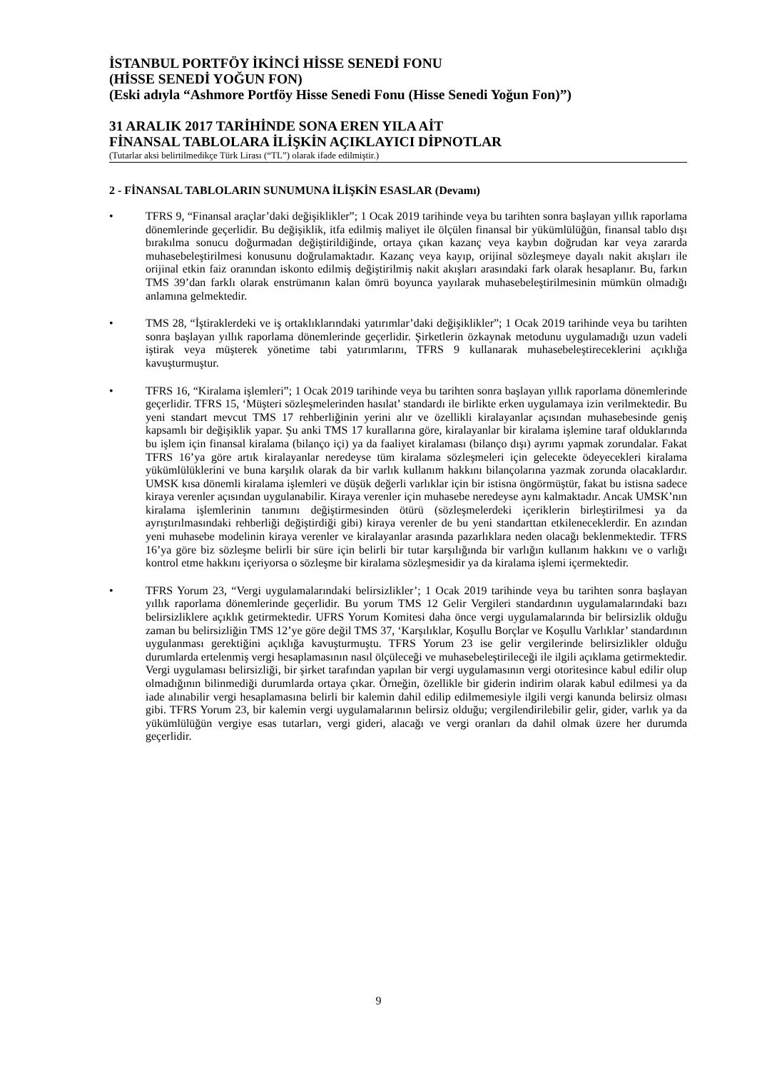İSTANBUL PORTFÖY İKİNCİ HİSSE SENEDİ FONU
(HİSSE SENEDİ YOĞUN FON)
(Eski adıyla “Ashmore Portföy Hisse Senedi Fonu (Hisse Senedi Yoğun Fon)”)
31 ARALIK 2017 TARİHİNDE SONA EREN YILA AİT
FİNANSAL TABLOLARA İLİŞKİN AÇIKLAYICI DİPNOTLAR
(Tutarlar aksi belirtilmedikçe Türk Lirası (“TL”) olarak ifade edilmiştir.)
2 - FİNANSAL TABLOLARIN SUNUMUNA İLİŞKİN ESASLAR (Devamı)
• TFRS 9, “Finansal araçlar’daki değişiklikler”; 1 Ocak 2019 tarihinde veya bu tarihten sonra başlayan yıllık raporlama dönemlerinde geçerlidir. Bu değişiklik, itfa edilmiş maliyet ile ölçülen finansal bir yükümlülüğün, finansal tablo dışı bırakılma sonucu doğurmadan değiştirildiğinde, ortaya çıkan kazanç veya kaybın doğrudan kar veya zararda muhasebeleştirilmesi konusunu doğrulamaktadır. Kazanç veya kayıp, orijinal sözleşmeye dayalı nakit akışları ile orijinal etkin faiz oranından iskonto edilmiş değiştirilmiş nakit akışları arasındaki fark olarak hesaplanır. Bu, farkın TMS 39’dan farklı olarak enstrümanın kalan ömrü boyunca yayılarak muhasebeleştirilmesinin mümkün olmadığı anlamına gelmektedir.
• TMS 28, “İştiraklerdeki ve iş ortaklıklarındaki yatırımlar’daki değişiklikler”; 1 Ocak 2019 tarihinde veya bu tarihten sonra başlayan yıllık raporlama dönemlerinde geçerlidir. Şirketlerin özkaynak metodunu uygulamadığı uzun vadeli iştirak veya müşterek yönetime tabi yatırımlarını, TFRS 9 kullanarak muhasebeleştireceklerini açıklığa kavuşturmuştur.
• TFRS 16, “Kiralama işlemleri”; 1 Ocak 2019 tarihinde veya bu tarihten sonra başlayan yıllık raporlama dönemlerinde geçerlidir. TFRS 15, ‘Müşteri sözleşmelerinden hasılat’ standardı ile birlikte erken uygulamaya izin verilmektedir. Bu yeni standart mevcut TMS 17 rehberliğinin yerini alır ve özellikli kiralayanlar açısından muhasebesinde geniş kapsamlı bir değişiklik yapar. Şu anki TMS 17 kurallarına göre, kiralayanlar bir kiralama işlemine taraf olduklarında bu işlem için finansal kiralama (bilanço içi) ya da faaliyet kiralaması (bilanço dışı) ayrımı yapmak zorundalar. Fakat TFRS 16’ya göre artık kiralayanlar neredeyse tüm kiralama sözleşmeleri için gelecekte ödeyecekleri kiralama yükümlülüklerini ve buna karşılık olarak da bir varlık kullanım hakkını bilançolarına yazmak zorunda olacaklardır. UMSK kısa dönemli kiralama işlemleri ve düşük değerli varlıklar için bir istisna öngörmüştür, fakat bu istisna sadece kiraya verenler açısından uygulanabilir. Kiraya verenler için muhasebe neredeyse aynı kalmaktadır. Ancak UMSK’nın kiralama işlemlerinin tanımını değiştirmesinden ötürü (sözleşmelerdeki içeriklerin birleştirilmesi ya da ayrıştırılmasındaki rehberliği değiştirdiği gibi) kiraya verenler de bu yeni standarttan etkileneceklerdir. En azından yeni muhasebe modelinin kiraya verenler ve kiralayanlar arasında pazarlıklara neden olacağı beklenmektedir. TFRS 16’ya göre biz sözleşme belirli bir süre için belirli bir tutar karşılığında bir varlığın kullanım hakkını ve o varlığı kontrol etme hakkını içeriyorsa o sözleşme bir kiralama sözleşmesidir ya da kiralama işlemi içermektedir.
• TFRS Yorum 23, “Vergi uygulamalarındaki belirsizlikler’; 1 Ocak 2019 tarihinde veya bu tarihten sonra başlayan yıllık raporlama dönemlerinde geçerlidir. Bu yorum TMS 12 Gelir Vergileri standardının uygulamalarındaki bazı belirsizliklere açıklık getirmektedir. UFRS Yorum Komitesi daha önce vergi uygulamalarında bir belirsizlik olduğu zaman bu belirsizliğin TMS 12’ye göre değil TMS 37, ‘Karşılıklar, Koşullu Borçlar ve Koşullu Varlıklar’ standardının uygulanması gerektiğini açıklığa kavuşturmuştu. TFRS Yorum 23 ise gelir vergilerinde belirsizlikler olduğu durumlarda ertelenmiş vergi hesaplamasının nasıl ölçüleceği ve muhasebeleştirileceği ile ilgili açıklama getirmektedir. Vergi uygulaması belirsizliği, bir şirket tarafından yapılan bir vergi uygulamasının vergi otoritesince kabul edilir olup olmadığının bilinmediği durumlarda ortaya çıkar. Örneğin, özellikle bir giderin indirim olarak kabul edilmesi ya da iade alınabilir vergi hesaplamasına belirli bir kalemin dahil edilip edilmemesiyle ilgili vergi kanunda belirsiz olması gibi. TFRS Yorum 23, bir kalemin vergi uygulamalarının belirsiz olduğu; vergilendirilebilir gelir, gider, varlık ya da yükümlülüğün vergiye esas tutarları, vergi gideri, alacağı ve vergi oranları da dahil olmak üzere her durumda geçerlidir.
9